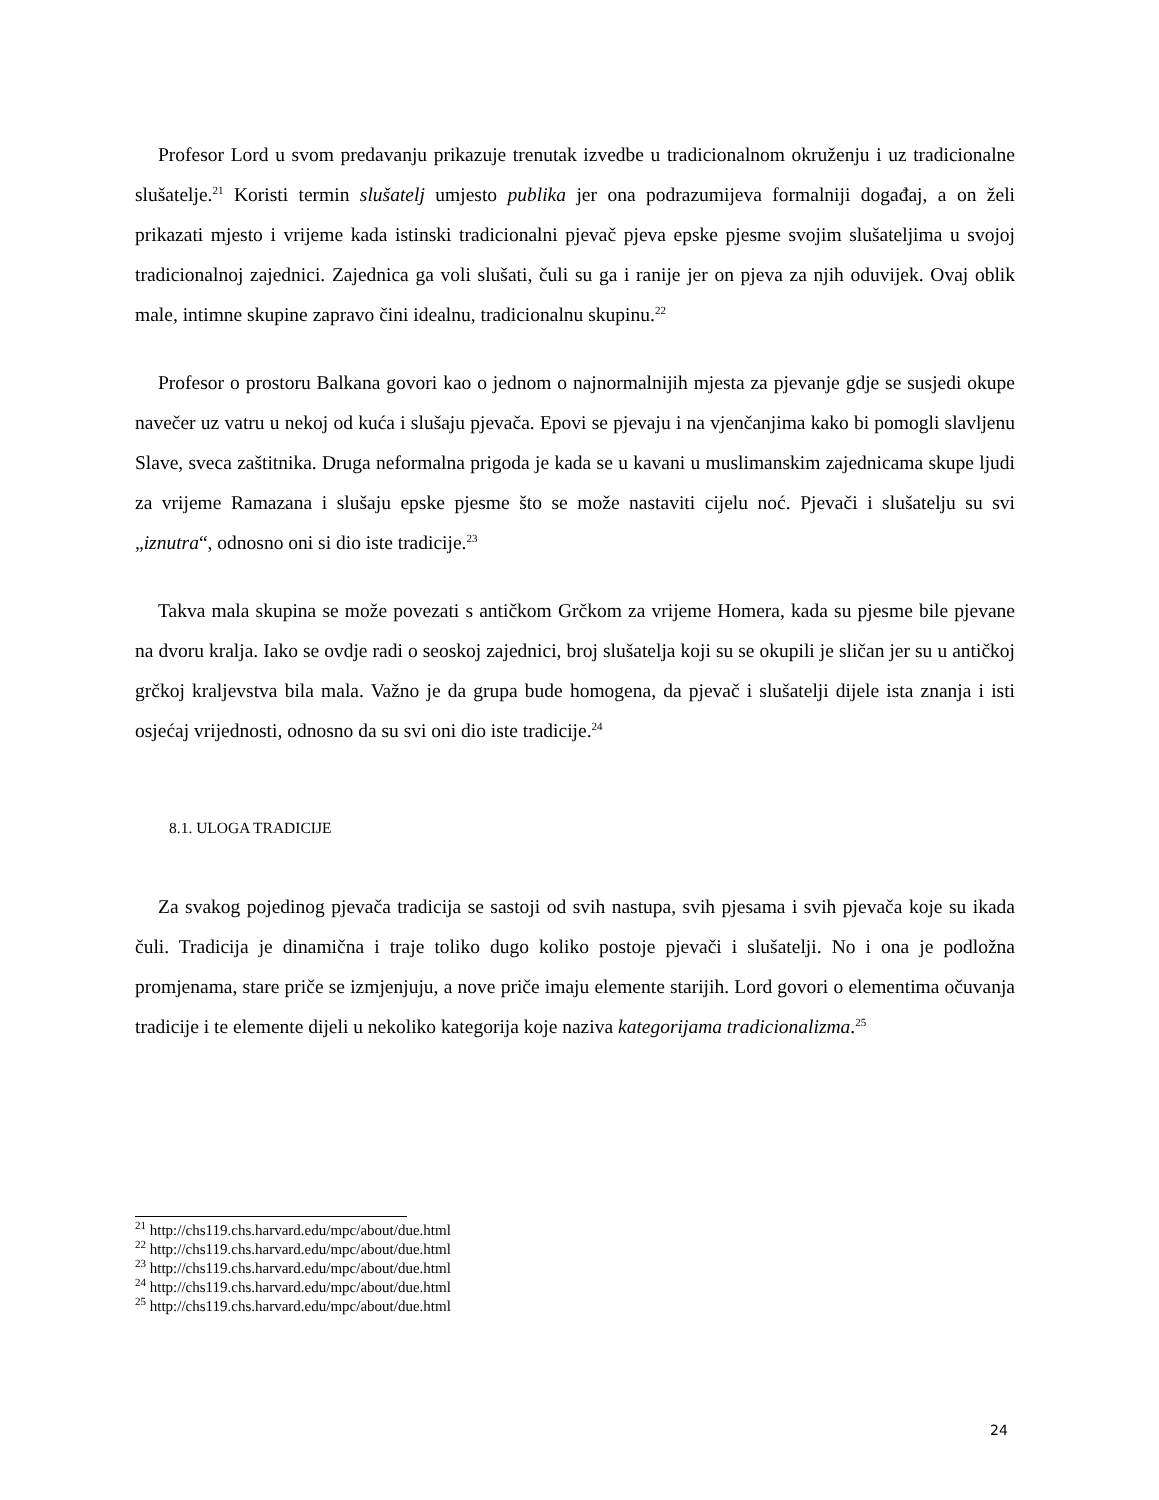Profesor Lord u svom predavanju prikazuje trenutak izvedbe u tradicionalnom okruženju i uz tradicionalne slušatelje.<sup>21</sup> Koristi termin slušatelj umjesto publika jer ona podrazumijeva formalniji događaj, a on želi prikazati mjesto i vrijeme kada istinski tradicionalni pjevač pjeva epske pjesme svojim slušateljima u svojoj tradicionalnoj zajednici. Zajednica ga voli slušati, čuli su ga i ranije jer on pjeva za njih oduvijek. Ovaj oblik male, intimne skupine zapravo čini idealnu, tradicionalnu skupinu.<sup>22</sup>
Profesor o prostoru Balkana govori kao o jednom o najnormalnijih mjesta za pjevanje gdje se susjedi okupe navečer uz vatru u nekoj od kuća i slušaju pjevača. Epovi se pjevaju i na vjenčanjima kako bi pomogli slavljenu Slave, sveca zaštitnika. Druga neformalna prigoda je kada se u kavani u muslimanskim zajednicama skupe ljudi za vrijeme Ramazana i slušaju epske pjesme što se može nastaviti cijelu noć. Pjevači i slušatelju su svi „iznutra“, odnosno oni si dio iste tradicije.<sup>23</sup>
Takva mala skupina se može povezati s antičkom Grčkom za vrijeme Homera, kada su pjesme bile pjevane na dvoru kralja. Iako se ovdje radi o seoskoj zajednici, broj slušatelja koji su se okupili je sličan jer su u antičkoj grčkoj kraljevstva bila mala. Važno je da grupa bude homogena, da pjevač i slušatelji dijele ista znanja i isti osjećaj vrijednosti, odnosno da su svi oni dio iste tradicije.<sup>24</sup>
8.1. ULOGA TRADICIJE
Za svakog pojedinog pjevača tradicija se sastoji od svih nastupa, svih pjesama i svih pjevača koje su ikada čuli. Tradicija je dinamična i traje toliko dugo koliko postoje pjevači i slušatelji. No i ona je podložna promjenama, stare priče se izmjenjuju, a nove priče imaju elemente starijih. Lord govori o elementima očuvanja tradicije i te elemente dijeli u nekoliko kategorija koje naziva kategorijama tradicionalizma.<sup>25</sup>
<sup>21</sup> http://chs119.chs.harvard.edu/mpc/about/due.html
<sup>22</sup> http://chs119.chs.harvard.edu/mpc/about/due.html
<sup>23</sup> http://chs119.chs.harvard.edu/mpc/about/due.html
<sup>24</sup> http://chs119.chs.harvard.edu/mpc/about/due.html
<sup>25</sup> http://chs119.chs.harvard.edu/mpc/about/due.html
24